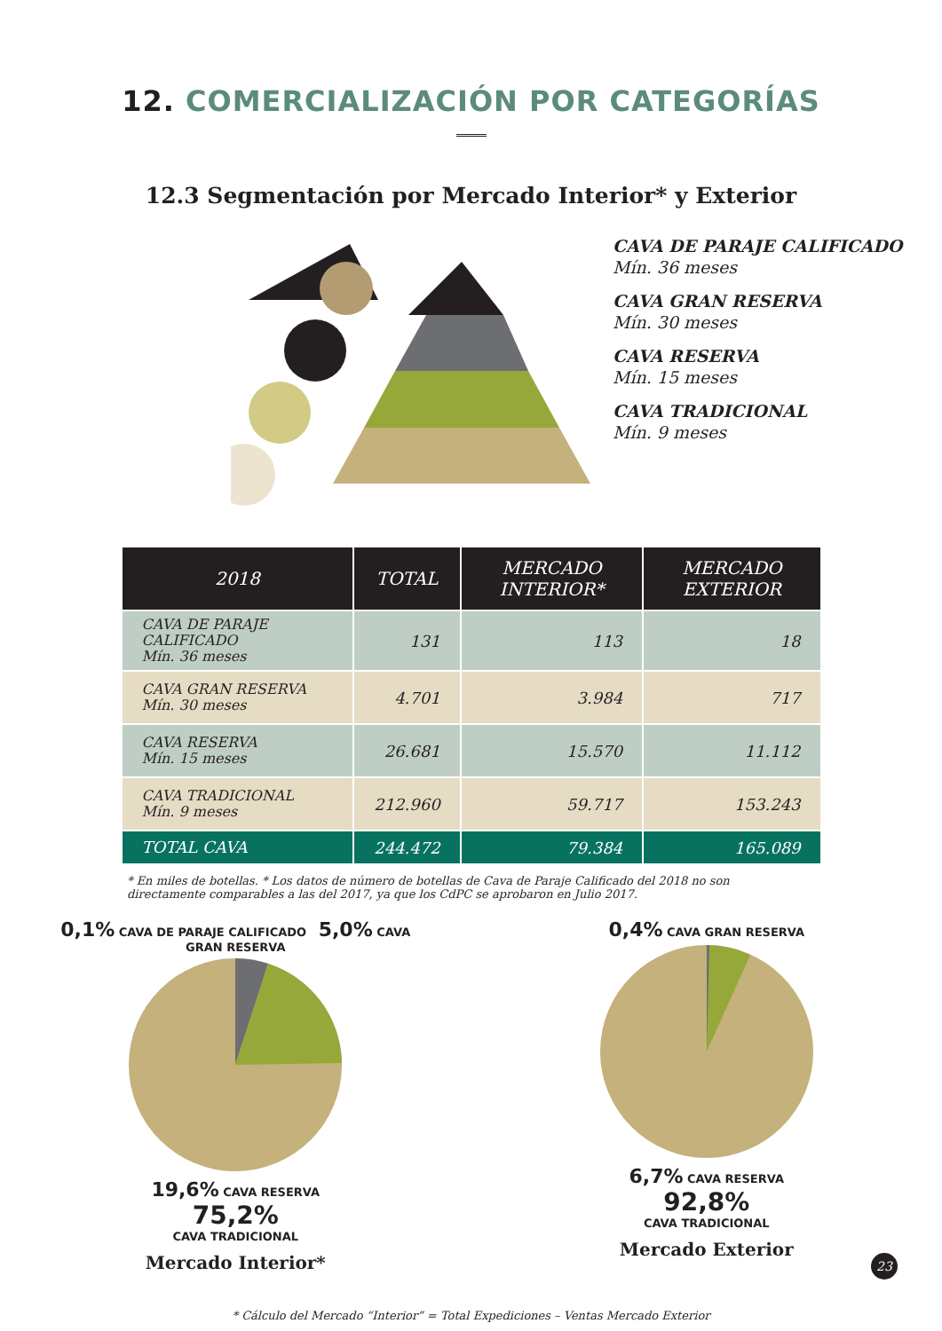12. COMERCIALIZACIÓN POR CATEGORÍAS
12.3 Segmentación por Mercado Interior* y Exterior
CAVA DE PARAJE CALIFICADO
Mín. 36 meses
CAVA GRAN RESERVA
Mín. 30 meses
CAVA RESERVA
Mín. 15 meses
CAVA TRADICIONAL
Mín. 9 meses
| 2018 | TOTAL | MERCADO INTERIOR* | MERCADO EXTERIOR |
| --- | --- | --- | --- |
| CAVA DE PARAJE CALIFICADO Mín. 36 meses | 131 | 113 | 18 |
| CAVA GRAN RESERVA Mín. 30 meses | 4.701 | 3.984 | 717 |
| CAVA RESERVA Mín. 15 meses | 26.681 | 15.570 | 11.112 |
| CAVA TRADICIONAL Mín. 9 meses | 212.960 | 59.717 | 153.243 |
| TOTAL CAVA | 244.472 | 79.384 | 165.089 |
* En miles de botellas. * Los datos de número de botellas de Cava de Paraje Calificado del 2018 no son directamente comparables a las del 2017, ya que los CdPC se aprobaron en Julio 2017.
0,1% CAVA DE PARAJE CALIFICADO 5,0% CAVA GRAN RESERVA
19,6% CAVA RESERVA
75,2%
CAVA TRADICIONAL
Mercado Interior*
0,4% CAVA GRAN RESERVA
6,7% CAVA RESERVA
92,8%
CAVA TRADICIONAL
Mercado Exterior
* Cálculo del Mercado “Interior” = Total Expediciones – Ventas Mercado Exterior
23